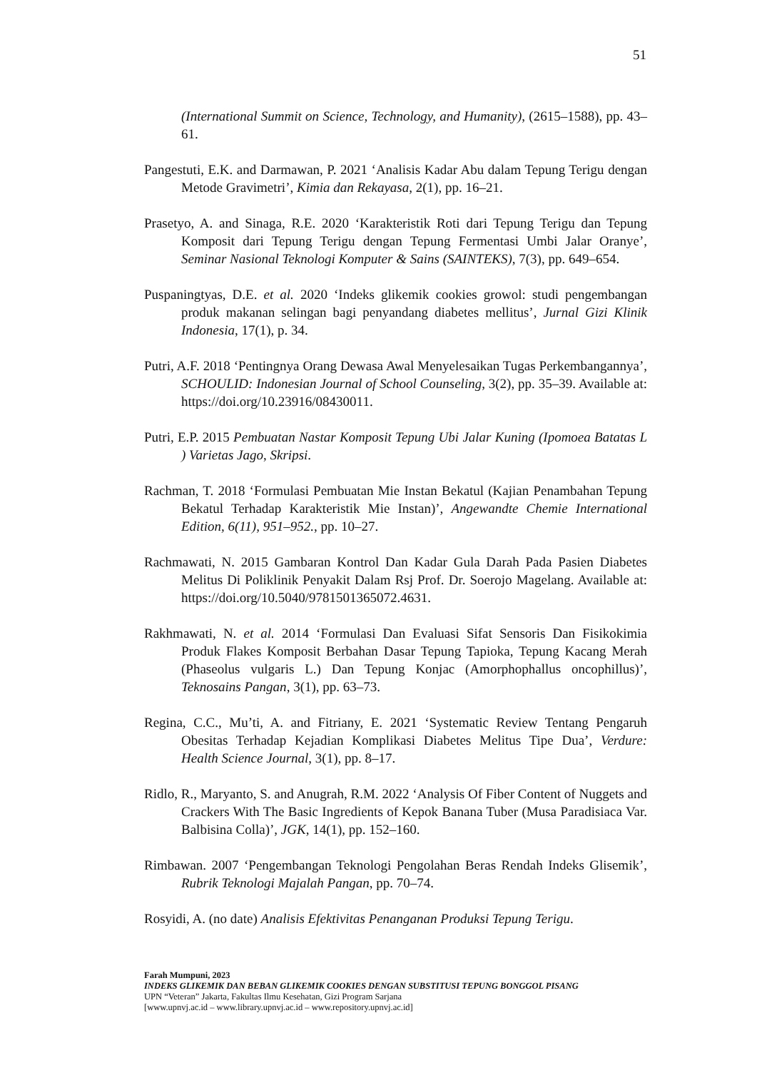51
(International Summit on Science, Technology, and Humanity), (2615–1588), pp. 43–61.
Pangestuti, E.K. and Darmawan, P. 2021 ‘Analisis Kadar Abu dalam Tepung Terigu dengan Metode Gravimetri’, Kimia dan Rekayasa, 2(1), pp. 16–21.
Prasetyo, A. and Sinaga, R.E. 2020 ‘Karakteristik Roti dari Tepung Terigu dan Tepung Komposit dari Tepung Terigu dengan Tepung Fermentasi Umbi Jalar Oranye’, Seminar Nasional Teknologi Komputer & Sains (SAINTEKS), 7(3), pp. 649–654.
Puspaningtyas, D.E. et al. 2020 ‘Indeks glikemik cookies growol: studi pengembangan produk makanan selingan bagi penyandang diabetes mellitus’, Jurnal Gizi Klinik Indonesia, 17(1), p. 34.
Putri, A.F. 2018 ‘Pentingnya Orang Dewasa Awal Menyelesaikan Tugas Perkembangannya’, SCHOULID: Indonesian Journal of School Counseling, 3(2), pp. 35–39. Available at: https://doi.org/10.23916/08430011.
Putri, E.P. 2015 Pembuatan Nastar Komposit Tepung Ubi Jalar Kuning (Ipomoea Batatas L ) Varietas Jago, Skripsi.
Rachman, T. 2018 ‘Formulasi Pembuatan Mie Instan Bekatul (Kajian Penambahan Tepung Bekatul Terhadap Karakteristik Mie Instan)’, Angewandte Chemie International Edition, 6(11), 951–952., pp. 10–27.
Rachmawati, N. 2015 Gambaran Kontrol Dan Kadar Gula Darah Pada Pasien Diabetes Melitus Di Poliklinik Penyakit Dalam Rsj Prof. Dr. Soerojo Magelang. Available at: https://doi.org/10.5040/9781501365072.4631.
Rakhmawati, N. et al. 2014 ‘Formulasi Dan Evaluasi Sifat Sensoris Dan Fisikokimia Produk Flakes Komposit Berbahan Dasar Tepung Tapioka, Tepung Kacang Merah (Phaseolus vulgaris L.) Dan Tepung Konjac (Amorphophallus oncophillus)’, Teknosains Pangan, 3(1), pp. 63–73.
Regina, C.C., Mu’ti, A. and Fitriany, E. 2021 ‘Systematic Review Tentang Pengaruh Obesitas Terhadap Kejadian Komplikasi Diabetes Melitus Tipe Dua’, Verdure: Health Science Journal, 3(1), pp. 8–17.
Ridlo, R., Maryanto, S. and Anugrah, R.M. 2022 ‘Analysis Of Fiber Content of Nuggets and Crackers With The Basic Ingredients of Kepok Banana Tuber (Musa Paradisiaca Var. Balbisina Colla)’, JGK, 14(1), pp. 152–160.
Rimbawan. 2007 ‘Pengembangan Teknologi Pengolahan Beras Rendah Indeks Glisemik’, Rubrik Teknologi Majalah Pangan, pp. 70–74.
Rosyidi, A. (no date) Analisis Efektivitas Penanganan Produksi Tepung Terigu.
Farah Mumpuni, 2023
INDEKS GLIKEMIK DAN BEBAN GLIKEMIK COOKIES DENGAN SUBSTITUSI TEPUNG BONGGOL PISANG
UPN “Veteran” Jakarta, Fakultas Ilmu Kesehatan, Gizi Program Sarjana
[www.upnvj.ac.id – www.library.upnvj.ac.id – www.repository.upnvj.ac.id]